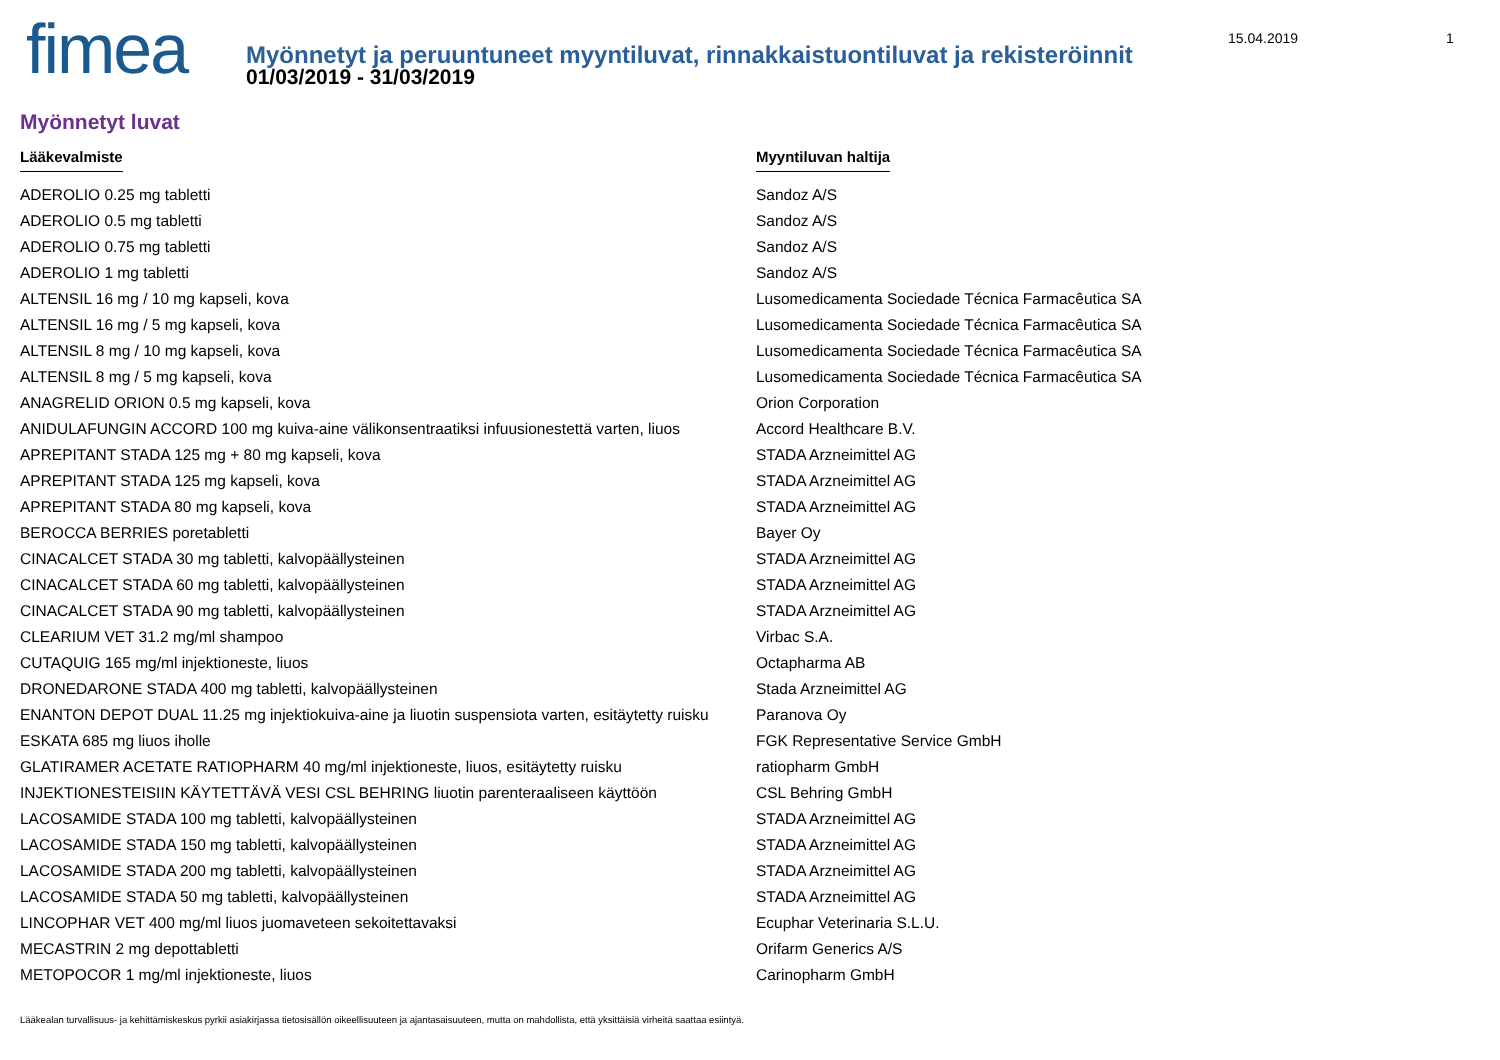15.04.2019 1
fimea
Myönnetyt ja peruuntuneet myyntiluvat, rinnakkaistuontiluvat ja rekisteröinnit
01/03/2019 - 31/03/2019
Myönnetyt luvat
| Lääkevalmiste | Myyntiluvan haltija |
| --- | --- |
| ADEROLIO 0.25 mg tabletti | Sandoz A/S |
| ADEROLIO 0.5 mg tabletti | Sandoz A/S |
| ADEROLIO 0.75 mg tabletti | Sandoz A/S |
| ADEROLIO 1 mg tabletti | Sandoz A/S |
| ALTENSIL 16 mg / 10 mg kapseli, kova | Lusomedicamenta Sociedade Técnica Farmacêutica SA |
| ALTENSIL 16 mg / 5 mg kapseli, kova | Lusomedicamenta Sociedade Técnica Farmacêutica SA |
| ALTENSIL 8 mg / 10 mg kapseli, kova | Lusomedicamenta Sociedade Técnica Farmacêutica SA |
| ALTENSIL 8 mg / 5 mg kapseli, kova | Lusomedicamenta Sociedade Técnica Farmacêutica SA |
| ANAGRELID ORION 0.5 mg kapseli, kova | Orion Corporation |
| ANIDULAFUNGIN ACCORD 100 mg kuiva-aine välikonsentraatiksi infuusionestettä varten, liuos | Accord Healthcare B.V. |
| APREPITANT STADA 125 mg + 80 mg kapseli, kova | STADA Arzneimittel AG |
| APREPITANT STADA 125 mg kapseli, kova | STADA Arzneimittel AG |
| APREPITANT STADA 80 mg kapseli, kova | STADA Arzneimittel AG |
| BEROCCA BERRIES poretabletti | Bayer Oy |
| CINACALCET STADA 30 mg tabletti, kalvopäällysteinen | STADA Arzneimittel AG |
| CINACALCET STADA 60 mg tabletti, kalvopäällysteinen | STADA Arzneimittel AG |
| CINACALCET STADA 90 mg tabletti, kalvopäällysteinen | STADA Arzneimittel AG |
| CLEARIUM VET 31.2 mg/ml shampoo | Virbac S.A. |
| CUTAQUIG 165 mg/ml injektioneste, liuos | Octapharma AB |
| DRONEDARONE STADA 400 mg tabletti, kalvopäällysteinen | Stada Arzneimittel AG |
| ENANTON DEPOT DUAL 11.25 mg injektiokuiva-aine ja liuotin suspensiota varten, esitäytetty ruisku | Paranova Oy |
| ESKATA 685 mg liuos iholle | FGK Representative Service GmbH |
| GLATIRAMER ACETATE RATIOPHARM 40 mg/ml injektioneste, liuos, esitäytetty ruisku | ratiopharm GmbH |
| INJEKTIONESTEISIIN KÄYTETTÄVÄ VESI CSL BEHRING liuotin parenteraaliseen käyttöön | CSL Behring GmbH |
| LACOSAMIDE STADA 100 mg tabletti, kalvopäällysteinen | STADA Arzneimittel AG |
| LACOSAMIDE STADA 150 mg tabletti, kalvopäällysteinen | STADA Arzneimittel AG |
| LACOSAMIDE STADA 200 mg tabletti, kalvopäällysteinen | STADA Arzneimittel AG |
| LACOSAMIDE STADA 50 mg tabletti, kalvopäällysteinen | STADA Arzneimittel AG |
| LINCOPHAR VET 400 mg/ml liuos juomaveteen sekoitettavaksi | Ecuphar Veterinaria S.L.U. |
| MECASTRIN 2 mg depottabletti | Orifarm Generics A/S |
| METOPOCOR 1 mg/ml injektioneste, liuos | Carinopharm GmbH |
Lääkealan turvallisuus- ja kehittämiskeskus pyrkii asiakirjassa tietosisällön oikeellisuuteen ja ajantasaisuuteen, mutta on mahdollista, että yksittäisiä virheitä saattaa esiintyä.